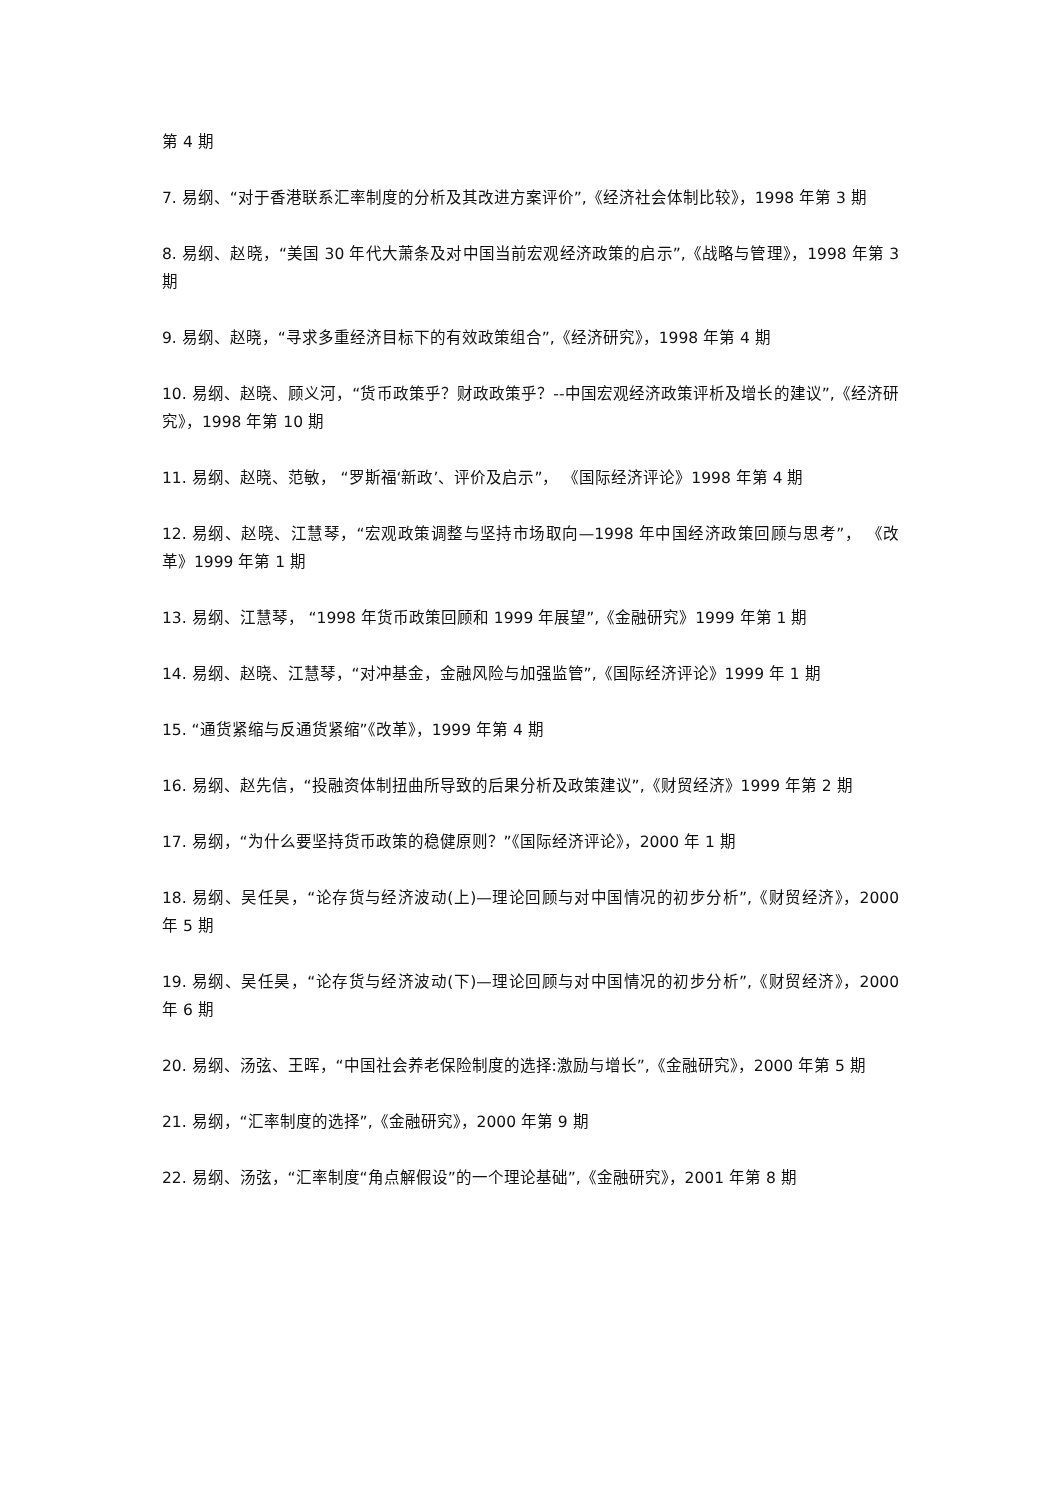第 4 期
7. 易纲、“对于香港联系汇率制度的分析及其改进方案评价”,《经济社会体制比较》，1998 年第 3 期
8. 易纲、赵晓，“美国 30 年代大萧条及对中国当前宏观经济政策的启示”,《战略与管理》，1998 年第 3 期
9. 易纲、赵晓，“寻求多重经济目标下的有效政策组合”,《经济研究》，1998 年第 4 期
10. 易纲、赵晓、顾义河，“货币政策乎？财政政策乎？--中国宏观经济政策评析及增长的建议”,《经济研究》，1998 年第 10 期
11. 易纲、赵晓、范敏， “罗斯福‘新政’、评价及启示”， 《国际经济评论》1998 年第 4 期
12. 易纲、赵晓、江慧琴，“宏观政策调整与坚持市场取向—1998 年中国经济政策回顾与思考”， 《改革》1999 年第 1 期
13. 易纲、江慧琴， “1998 年货币政策回顾和 1999 年展望”,《金融研究》1999 年第 1 期
14. 易纲、赵晓、江慧琴，“对冲基金，金融风险与加强监管”,《国际经济评论》1999 年 1 期
15. “通货紧缩与反通货紧缩”《改革》，1999 年第 4 期
16. 易纲、赵先信，“投融资体制扭曲所导致的后果分析及政策建议”,《财贸经济》1999 年第 2 期
17. 易纲，“为什么要坚持货币政策的稳健原则？”《国际经济评论》，2000 年 1 期
18. 易纲、吴任昊，“论存货与经济波动(上)—理论回顾与对中国情况的初步分析”,《财贸经济》，2000 年 5 期
19. 易纲、吴任昊，“论存货与经济波动(下)—理论回顾与对中国情况的初步分析”,《财贸经济》，2000 年 6 期
20. 易纲、汤弦、王晖，“中国社会养老保险制度的选择:激励与增长”,《金融研究》，2000 年第 5 期
21. 易纲，“汇率制度的选择”,《金融研究》，2000 年第 9 期
22. 易纲、汤弦，“汇率制度“角点解假设”的一个理论基础”,《金融研究》，2001 年第 8 期